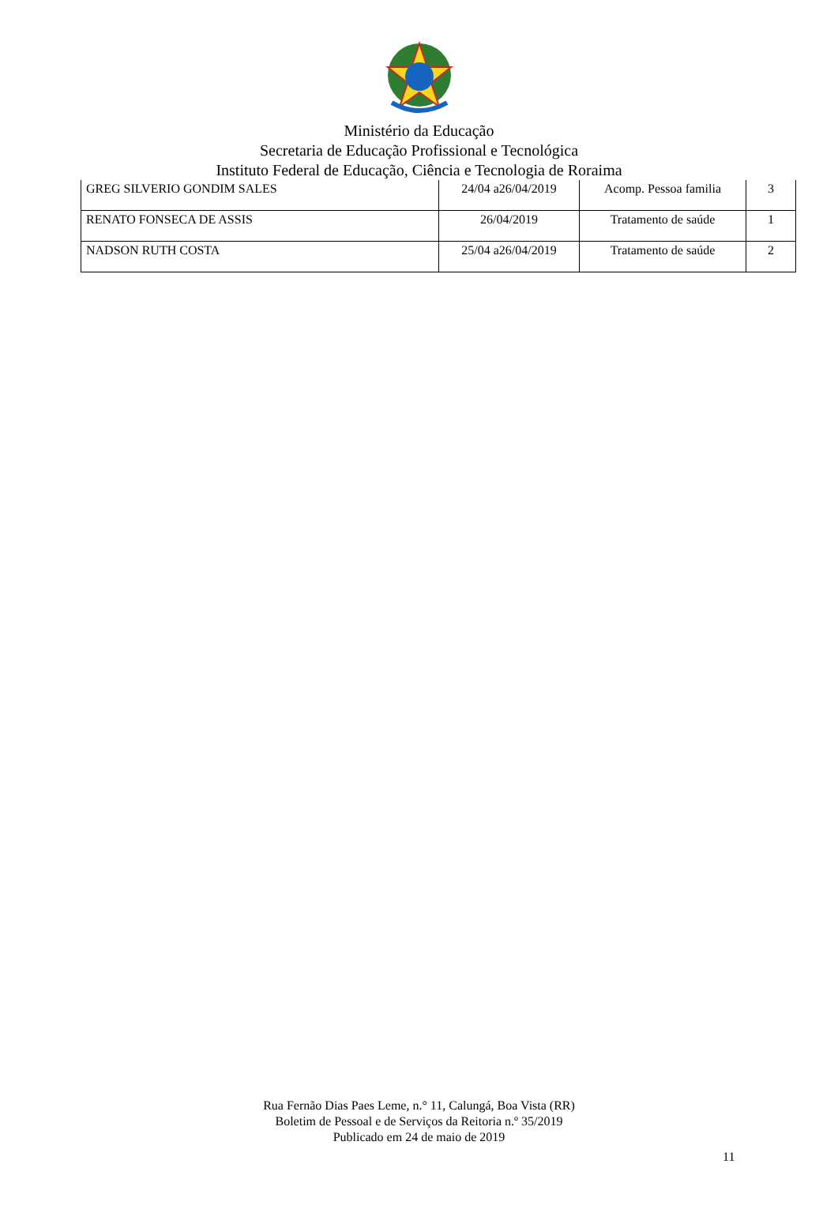Ministério da Educação
Secretaria de Educação Profissional e Tecnológica
Instituto Federal de Educação, Ciência e Tecnologia de Roraima
| GREG SILVERIO GONDIM SALES | 24/04 a26/04/2019 | Acomp. Pessoa familia | 3 |
| RENATO FONSECA DE ASSIS | 26/04/2019 | Tratamento de saúde | 1 |
| NADSON RUTH COSTA | 25/04 a26/04/2019 | Tratamento de saúde | 2 |
Rua Fernão Dias Paes Leme, n.° 11, Calungá, Boa Vista (RR)
Boletim de Pessoal e de Serviços da Reitoria n.º 35/2019
Publicado em 24 de maio de 2019
11